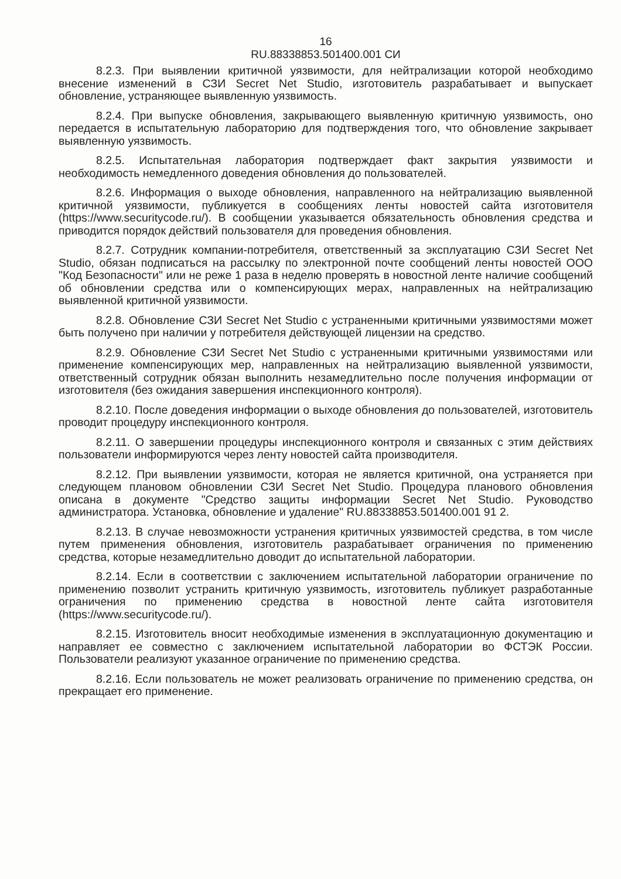16
RU.88338853.501400.001 СИ
8.2.3. При выявлении критичной уязвимости, для нейтрализации которой необходимо внесение изменений в СЗИ Secret Net Studio, изготовитель разрабатывает и выпускает обновление, устраняющее выявленную уязвимость.
8.2.4. При выпуске обновления, закрывающего выявленную критичную уязвимость, оно передается в испытательную лабораторию для подтверждения того, что обновление закрывает выявленную уязвимость.
8.2.5. Испытательная лаборатория подтверждает факт закрытия уязвимости и необходимость немедленного доведения обновления до пользователей.
8.2.6. Информация о выходе обновления, направленного на нейтрализацию выявленной критичной уязвимости, публикуется в сообщениях ленты новостей сайта изготовителя (https://www.securitycode.ru/). В сообщении указывается обязательность обновления средства и приводится порядок действий пользователя для проведения обновления.
8.2.7. Сотрудник компании-потребителя, ответственный за эксплуатацию СЗИ Secret Net Studio, обязан подписаться на рассылку по электронной почте сообщений ленты новостей ООО "Код Безопасности" или не реже 1 раза в неделю проверять в новостной ленте наличие сообщений об обновлении средства или о компенсирующих мерах, направленных на нейтрализацию выявленной критичной уязвимости.
8.2.8. Обновление СЗИ Secret Net Studio с устраненными критичными уязвимостями может быть получено при наличии у потребителя действующей лицензии на средство.
8.2.9. Обновление СЗИ Secret Net Studio с устраненными критичными уязвимостями или применение компенсирующих мер, направленных на нейтрализацию выявленной уязвимости, ответственный сотрудник обязан выполнить незамедлительно после получения информации от изготовителя (без ожидания завершения инспекционного контроля).
8.2.10. После доведения информации о выходе обновления до пользователей, изготовитель проводит процедуру инспекционного контроля.
8.2.11. О завершении процедуры инспекционного контроля и связанных с этим действиях пользователи информируются через ленту новостей сайта производителя.
8.2.12. При выявлении уязвимости, которая не является критичной, она устраняется при следующем плановом обновлении СЗИ Secret Net Studio. Процедура планового обновления описана в документе "Средство защиты информации Secret Net Studio. Руководство администратора. Установка, обновление и удаление" RU.88338853.501400.001 91 2.
8.2.13. В случае невозможности устранения критичных уязвимостей средства, в том числе путем применения обновления, изготовитель разрабатывает ограничения по применению средства, которые незамедлительно доводит до испытательной лаборатории.
8.2.14. Если в соответствии с заключением испытательной лаборатории ограничение по применению позволит устранить критичную уязвимость, изготовитель публикует разработанные ограничения по применению средства в новостной ленте сайта изготовителя (https://www.securitycode.ru/).
8.2.15. Изготовитель вносит необходимые изменения в эксплуатационную документацию и направляет ее совместно с заключением испытательной лаборатории во ФСТЭК России. Пользователи реализуют указанное ограничение по применению средства.
8.2.16. Если пользователь не может реализовать ограничение по применению средства, он прекращает его применение.